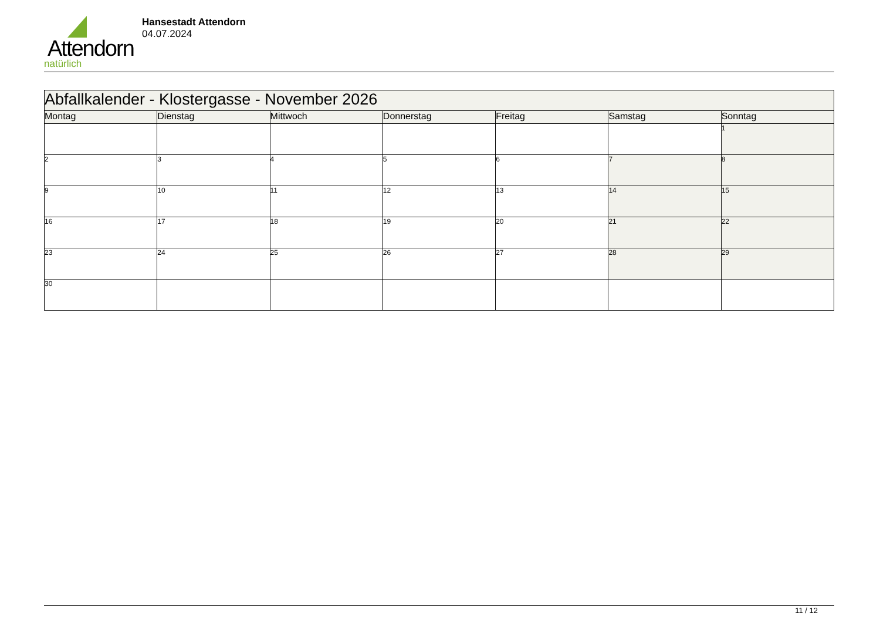Attendorn
natürlich
Hansestadt Attendorn
04.07.2024
| Abfallkalender - Klostergasse - November 2026 | | | | | | |
| Montag | Dienstag | Mittwoch | Donnerstag | Freitag | Samstag | Sonntag |
| | | | | | | 1 |
| 2 | 3 | 4 | 5 | 6 | 7 | 8 |
| 9 | 10 | 11 | 12 | 13 | 14 | 15 |
| 16 | 17 | 18 | 19 | 20 | 21 | 22 |
| 23 | 24 | 25 | 26 | 27 | 28 | 29 |
| 30 | | | | | | |
11 / 12